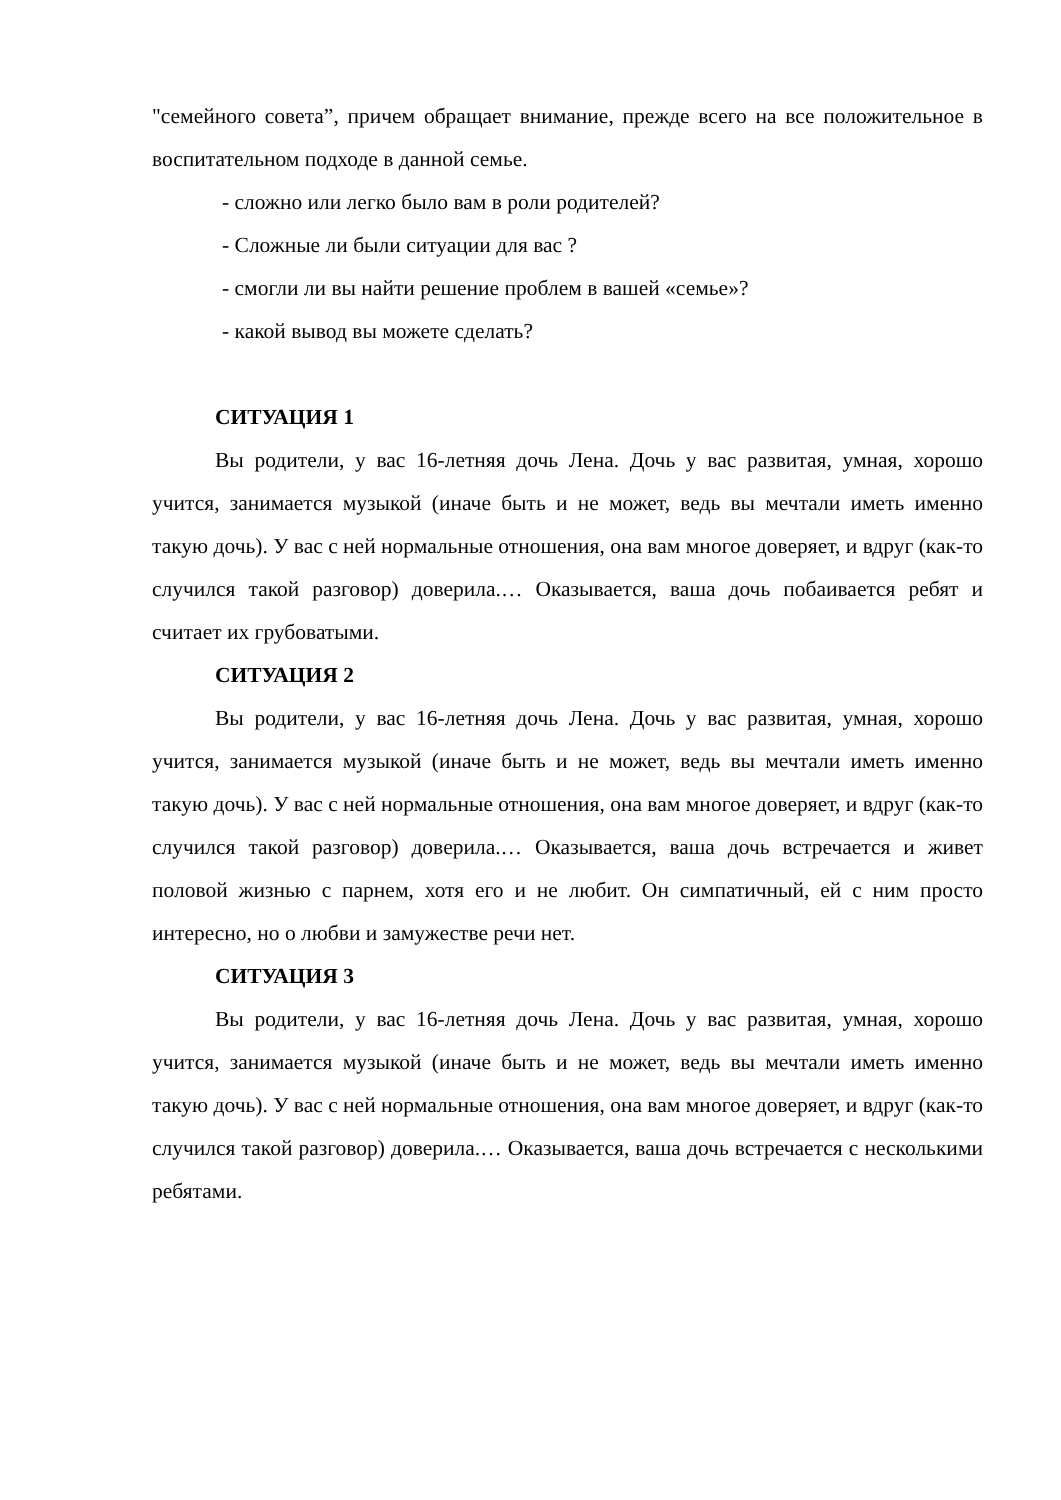"семейного совета”, причем обращает внимание, прежде всего на все положительное в воспитательном подходе в данной семье.
- сложно или легко было вам в роли родителей?
- Сложные ли были ситуации для вас ?
- смогли ли вы найти решение проблем в вашей «семье»?
- какой вывод вы можете сделать?
СИТУАЦИЯ 1
Вы родители, у вас 16-летняя дочь Лена. Дочь у вас развитая, умная, хорошо учится, занимается музыкой (иначе быть и не может, ведь вы мечтали иметь именно такую дочь). У вас с ней нормальные отношения, она вам многое доверяет, и вдруг (как-то случился такой разговор) доверила.… Оказывается, ваша дочь побаивается ребят и считает их грубоватыми.
СИТУАЦИЯ 2
Вы родители, у вас 16-летняя дочь Лена. Дочь у вас развитая, умная, хорошо учится, занимается музыкой (иначе быть и не может, ведь вы мечтали иметь именно такую дочь). У вас с ней нормальные отношения, она вам многое доверяет, и вдруг (как-то случился такой разговор) доверила.… Оказывается, ваша дочь встречается и живет половой жизнью с парнем, хотя его и не любит. Он симпатичный, ей с ним просто интересно, но о любви и замужестве речи нет.
СИТУАЦИЯ 3
Вы родители, у вас 16-летняя дочь Лена. Дочь у вас развитая, умная, хорошо учится, занимается музыкой (иначе быть и не может, ведь вы мечтали иметь именно такую дочь). У вас с ней нормальные отношения, она вам многое доверяет, и вдруг (как-то случился такой разговор) доверила.… Оказывается, ваша дочь встречается с несколькими ребятами.